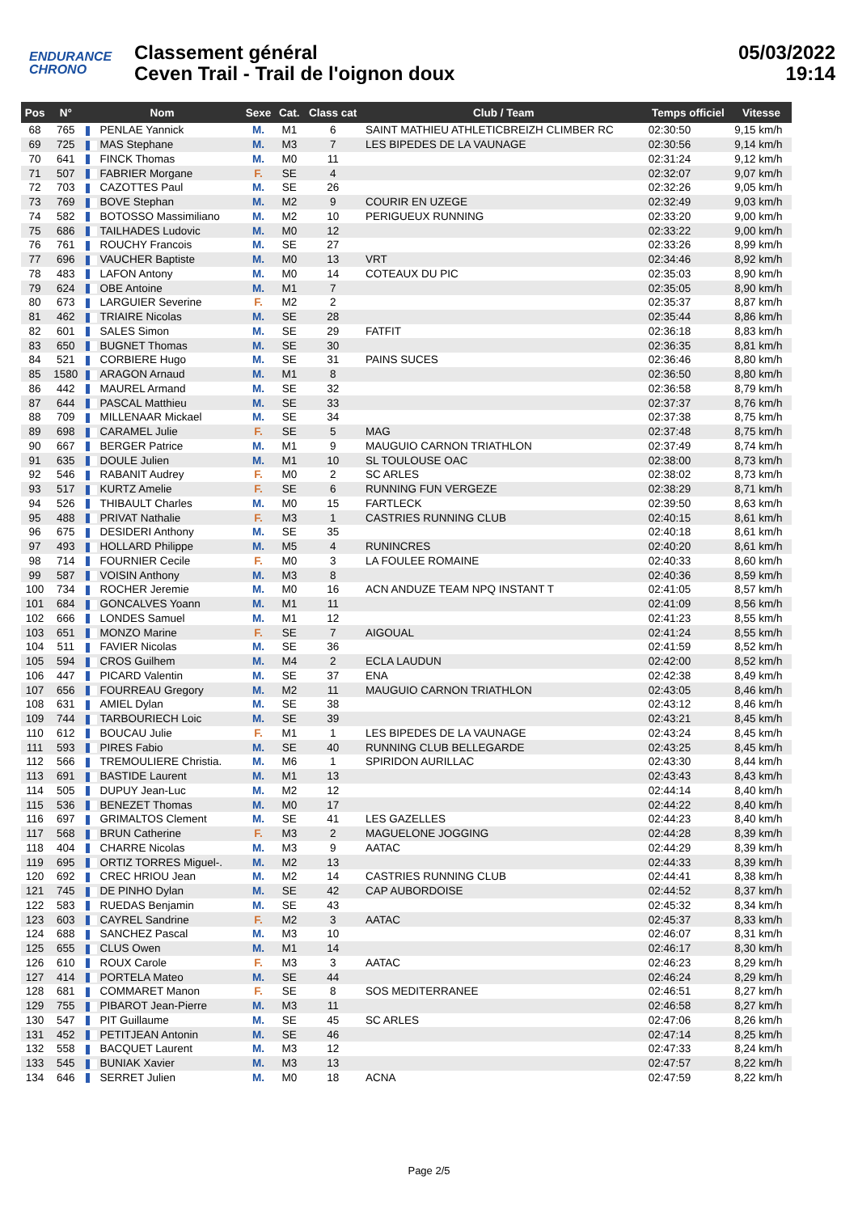ENDURANCE
CHRONO
Classement général
Ceven Trail - Trail de l'oignon doux
05/03/2022
19:14
| Pos | N° | Nom | Sexe | Cat. | Class cat | Club / Team | Temps officiel | Vitesse |
| --- | --- | --- | --- | --- | --- | --- | --- | --- |
| 68 | 765 | PENLAE Yannick | M. | M1 | 6 | SAINT MATHIEU ATHLETICBREIZH CLIMBER RC | 02:30:50 | 9,15 km/h |
| 69 | 725 | MAS Stephane | M. | M3 | 7 | LES BIPEDES DE LA VAUNAGE | 02:30:56 | 9,14 km/h |
| 70 | 641 | FINCK Thomas | M. | M0 | 11 | | 02:31:24 | 9,12 km/h |
| 71 | 507 | FABRIER Morgane | F. | SE | 4 | | 02:32:07 | 9,07 km/h |
| 72 | 703 | CAZOTTES Paul | M. | SE | 26 | | 02:32:26 | 9,05 km/h |
| 73 | 769 | BOVE Stephan | M. | M2 | 9 | COURIR EN UZEGE | 02:32:49 | 9,03 km/h |
| 74 | 582 | BOTOSSO Massimiliano | M. | M2 | 10 | PERIGUEUX RUNNING | 02:33:20 | 9,00 km/h |
| 75 | 686 | TAILHADES Ludovic | M. | M0 | 12 | | 02:33:22 | 9,00 km/h |
| 76 | 761 | ROUCHY Francois | M. | SE | 27 | | 02:33:26 | 8,99 km/h |
| 77 | 696 | VAUCHER Baptiste | M. | M0 | 13 | VRT | 02:34:46 | 8,92 km/h |
| 78 | 483 | LAFON Antony | M. | M0 | 14 | COTEAUX DU PIC | 02:35:03 | 8,90 km/h |
| 79 | 624 | OBE Antoine | M. | M1 | 7 | | 02:35:05 | 8,90 km/h |
| 80 | 673 | LARGUIER Severine | F. | M2 | 2 | | 02:35:37 | 8,87 km/h |
| 81 | 462 | TRIAIRE Nicolas | M. | SE | 28 | | 02:35:44 | 8,86 km/h |
| 82 | 601 | SALES Simon | M. | SE | 29 | FATFIT | 02:36:18 | 8,83 km/h |
| 83 | 650 | BUGNET Thomas | M. | SE | 30 | | 02:36:35 | 8,81 km/h |
| 84 | 521 | CORBIERE Hugo | M. | SE | 31 | PAINS SUCES | 02:36:46 | 8,80 km/h |
| 85 | 1580 | ARAGON Arnaud | M. | M1 | 8 | | 02:36:50 | 8,80 km/h |
| 86 | 442 | MAUREL Armand | M. | SE | 32 | | 02:36:58 | 8,79 km/h |
| 87 | 644 | PASCAL Matthieu | M. | SE | 33 | | 02:37:37 | 8,76 km/h |
| 88 | 709 | MILLENAAR Mickael | M. | SE | 34 | | 02:37:38 | 8,75 km/h |
| 89 | 698 | CARAMEL Julie | F. | SE | 5 | MAG | 02:37:48 | 8,75 km/h |
| 90 | 667 | BERGER Patrice | M. | M1 | 9 | MAUGUIO CARNON TRIATHLON | 02:37:49 | 8,74 km/h |
| 91 | 635 | DOULE Julien | M. | M1 | 10 | SL TOULOUSE OAC | 02:38:00 | 8,73 km/h |
| 92 | 546 | RABANIT Audrey | F. | M0 | 2 | SC ARLES | 02:38:02 | 8,73 km/h |
| 93 | 517 | KURTZ Amelie | F. | SE | 6 | RUNNING FUN VERGEZE | 02:38:29 | 8,71 km/h |
| 94 | 526 | THIBAULT Charles | M. | M0 | 15 | FARTLECK | 02:39:50 | 8,63 km/h |
| 95 | 488 | PRIVAT Nathalie | F. | M3 | 1 | CASTRIES RUNNING CLUB | 02:40:15 | 8,61 km/h |
| 96 | 675 | DESIDERI Anthony | M. | SE | 35 | | 02:40:18 | 8,61 km/h |
| 97 | 493 | HOLLARD Philippe | M. | M5 | 4 | RUNINCRES | 02:40:20 | 8,61 km/h |
| 98 | 714 | FOURNIER Cecile | F. | M0 | 3 | LA FOULEE ROMAINE | 02:40:33 | 8,60 km/h |
| 99 | 587 | VOISIN Anthony | M. | M3 | 8 | | 02:40:36 | 8,59 km/h |
| 100 | 734 | ROCHER Jeremie | M. | M0 | 16 | ACN ANDUZE TEAM NPQ INSTANT T | 02:41:05 | 8,57 km/h |
| 101 | 684 | GONCALVES Yoann | M. | M1 | 11 | | 02:41:09 | 8,56 km/h |
| 102 | 666 | LONDES Samuel | M. | M1 | 12 | | 02:41:23 | 8,55 km/h |
| 103 | 651 | MONZO Marine | F. | SE | 7 | AIGOUAL | 02:41:24 | 8,55 km/h |
| 104 | 511 | FAVIER Nicolas | M. | SE | 36 | | 02:41:59 | 8,52 km/h |
| 105 | 594 | CROS Guilhem | M. | M4 | 2 | ECLA LAUDUN | 02:42:00 | 8,52 km/h |
| 106 | 447 | PICARD Valentin | M. | SE | 37 | ENA | 02:42:38 | 8,49 km/h |
| 107 | 656 | FOURREAU Gregory | M. | M2 | 11 | MAUGUIO CARNON TRIATHLON | 02:43:05 | 8,46 km/h |
| 108 | 631 | AMIEL Dylan | M. | SE | 38 | | 02:43:12 | 8,46 km/h |
| 109 | 744 | TARBOURIECH Loic | M. | SE | 39 | | 02:43:21 | 8,45 km/h |
| 110 | 612 | BOUCAU Julie | F. | M1 | 1 | LES BIPEDES DE LA VAUNAGE | 02:43:24 | 8,45 km/h |
| 111 | 593 | PIRES Fabio | M. | SE | 40 | RUNNING CLUB BELLEGARDE | 02:43:25 | 8,45 km/h |
| 112 | 566 | TREMOULIERE Christia. | M. | M6 | 1 | SPIRIDON AURILLAC | 02:43:30 | 8,44 km/h |
| 113 | 691 | BASTIDE Laurent | M. | M1 | 13 | | 02:43:43 | 8,43 km/h |
| 114 | 505 | DUPUY Jean-Luc | M. | M2 | 12 | | 02:44:14 | 8,40 km/h |
| 115 | 536 | BENEZET Thomas | M. | M0 | 17 | | 02:44:22 | 8,40 km/h |
| 116 | 697 | GRIMALTOS Clement | M. | SE | 41 | LES GAZELLES | 02:44:23 | 8,40 km/h |
| 117 | 568 | BRUN Catherine | F. | M3 | 2 | MAGUELONE JOGGING | 02:44:28 | 8,39 km/h |
| 118 | 404 | CHARRE Nicolas | M. | M3 | 9 | AATAC | 02:44:29 | 8,39 km/h |
| 119 | 695 | ORTIZ TORRES Miguel-. | M. | M2 | 13 | | 02:44:33 | 8,39 km/h |
| 120 | 692 | CREC HRIOU Jean | M. | M2 | 14 | CASTRIES RUNNING CLUB | 02:44:41 | 8,38 km/h |
| 121 | 745 | DE PINHO Dylan | M. | SE | 42 | CAP AUBORDOISE | 02:44:52 | 8,37 km/h |
| 122 | 583 | RUEDAS Benjamin | M. | SE | 43 | | 02:45:32 | 8,34 km/h |
| 123 | 603 | CAYREL Sandrine | F. | M2 | 3 | AATAC | 02:45:37 | 8,33 km/h |
| 124 | 688 | SANCHEZ Pascal | M. | M3 | 10 | | 02:46:07 | 8,31 km/h |
| 125 | 655 | CLUS Owen | M. | M1 | 14 | | 02:46:17 | 8,30 km/h |
| 126 | 610 | ROUX Carole | F. | M3 | 3 | AATAC | 02:46:23 | 8,29 km/h |
| 127 | 414 | PORTELA Mateo | M. | SE | 44 | | 02:46:24 | 8,29 km/h |
| 128 | 681 | COMMARET Manon | F. | SE | 8 | SOS MEDITERRANEE | 02:46:51 | 8,27 km/h |
| 129 | 755 | PIBAROT Jean-Pierre | M. | M3 | 11 | | 02:46:58 | 8,27 km/h |
| 130 | 547 | PIT Guillaume | M. | SE | 45 | SC ARLES | 02:47:06 | 8,26 km/h |
| 131 | 452 | PETITJEAN Antonin | M. | SE | 46 | | 02:47:14 | 8,25 km/h |
| 132 | 558 | BACQUET Laurent | M. | M3 | 12 | | 02:47:33 | 8,24 km/h |
| 133 | 545 | BUNIAK Xavier | M. | M3 | 13 | | 02:47:57 | 8,22 km/h |
| 134 | 646 | SERRET Julien | M. | M0 | 18 | ACNA | 02:47:59 | 8,22 km/h |
Page 2/5